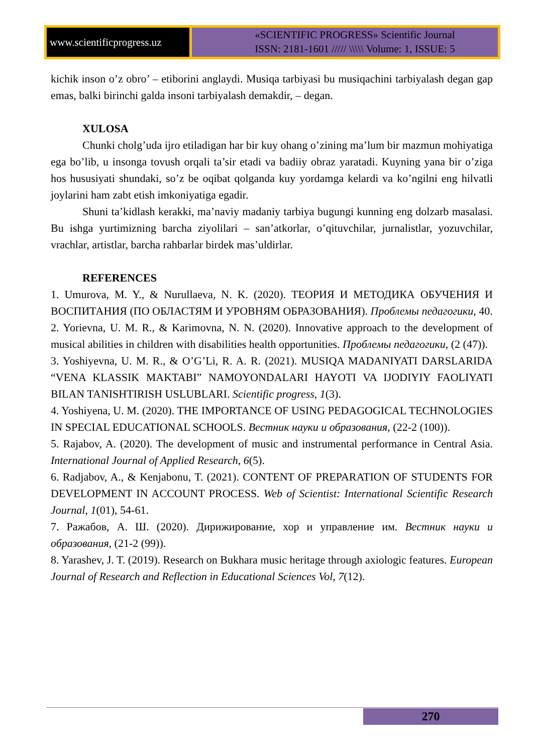www.scientificprogress.uz
«SCIENTIFIC PROGRESS» Scientific Journal
ISSN: 2181-1601 ///// \\\\\ Volume: 1, ISSUE: 5
kichik inson o’z obro’ – etiborini anglaydi. Musiqa tarbiyasi bu musiqachini tarbiyalash degan gap emas, balki birinchi galda insoni tarbiyalash demakdir, – degan.
XULOSA
Chunki cholg’uda ijro etiladigan har bir kuy ohang o’zining ma’lum bir mazmun mohiyatiga ega bo’lib, u insonga tovush orqali ta’sir etadi va badiiy obraz yaratadi. Kuyning yana bir o’ziga hos hususiyati shundaki, so’z be oqibat qolganda kuy yordamga kelardi va ko’ngilni eng hilvatli joylarini ham zabt etish imkoniyatiga egadir.
Shuni ta’kidlash kerakki, ma’naviy madaniy tarbiya bugungi kunning eng dolzarb masalasi. Bu ishga yurtimizning barcha ziyolilari – san’atkorlar, o’qituvchilar, jurnalistlar, yozuvchilar, vrachlar, artistlar, barcha rahbarlar birdek mas’uldirlar.
REFERENCES
1. Umurova, M. Y., & Nurullaeva, N. K. (2020). ТЕОРИЯ И МЕТОДИКА ОБУЧЕНИЯ И ВОСПИТАНИЯ (ПО ОБЛАСТЯМ И УРОВНЯМ ОБРАЗОВАНИЯ). Проблемы педагогики, 40.
2. Yorievna, U. M. R., & Karimovna, N. N. (2020). Innovative approach to the development of musical abilities in children with disabilities health opportunities. Проблемы педагогики, (2 (47)).
3. Yoshiyevna, U. M. R., & O’G’Li, R. A. R. (2021). MUSIQA MADANIYATI DARSLARIDA “VENA KLASSIK MAKTABI” NAMOYONDALARI HAYOTI VA IJODIYIY FAOLIYATI BILAN TANISHTIRISH USLUBLARI. Scientific progress, 1(3).
4. Yoshiyena, U. M. (2020). THE IMPORTANCE OF USING PEDAGOGICAL TECHNOLOGIES IN SPECIAL EDUCATIONAL SCHOOLS. Вестник науки и образования, (22-2 (100)).
5. Rajabov, A. (2020). The development of music and instrumental performance in Central Asia. International Journal of Applied Research, 6(5).
6. Radjabov, A., & Kenjabonu, T. (2021). CONTENT OF PREPARATION OF STUDENTS FOR DEVELOPMENT IN ACCOUNT PROCESS. Web of Scientist: International Scientific Research Journal, 1(01), 54-61.
7. Ражабов, А. Ш. (2020). Дирижирование, хор и управление им. Вестник науки и образования, (21-2 (99)).
8. Yarashev, J. T. (2019). Research on Bukhara music heritage through axiologic features. European Journal of Research and Reflection in Educational Sciences Vol, 7(12).
270